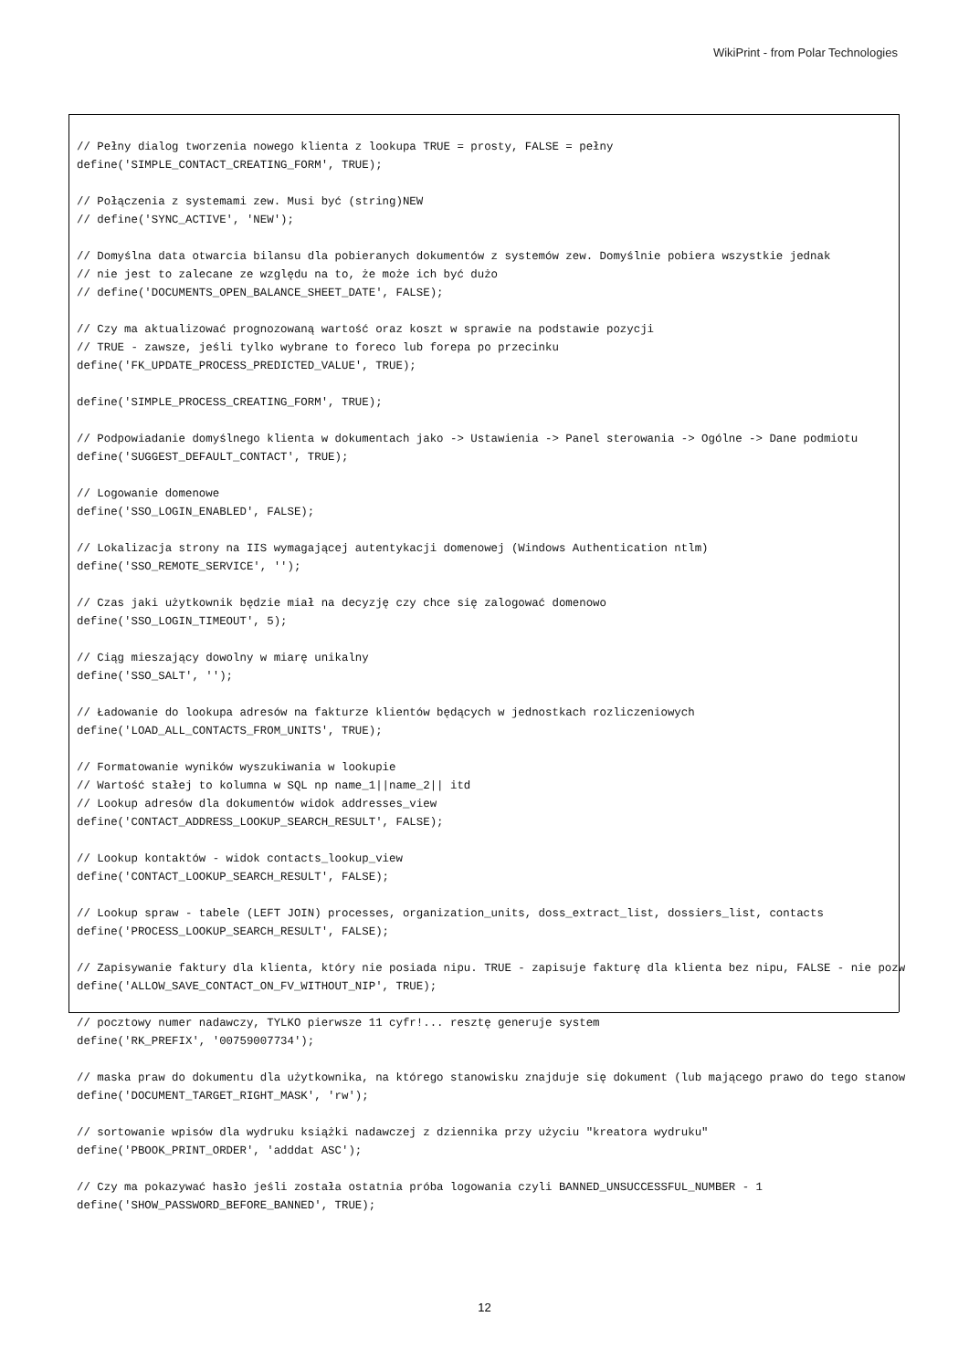WikiPrint - from Polar Technologies
// Pełny dialog tworzenia nowego klienta z lookupa TRUE = prosty, FALSE = pełny
define('SIMPLE_CONTACT_CREATING_FORM', TRUE);

// Połączenia z systemami zew. Musi być (string)NEW
// define('SYNC_ACTIVE', 'NEW');

// Domyślna data otwarcia bilansu dla pobieranych dokumentów z systemów zew. Domyślnie pobiera wszystkie jednak
// nie jest to zalecane ze względu na to, że może ich być dużo
// define('DOCUMENTS_OPEN_BALANCE_SHEET_DATE', FALSE);

// Czy ma aktualizować prognozowaną wartość oraz koszt w sprawie na podstawie pozycji
// TRUE - zawsze, jeśli tylko wybrane to foreco lub forepa po przecinku
define('FK_UPDATE_PROCESS_PREDICTED_VALUE', TRUE);

define('SIMPLE_PROCESS_CREATING_FORM', TRUE);

// Podpowiadanie domyślnego klienta w dokumentach jako -> Ustawienia -> Panel sterowania -> Ogólne -> Dane podmiotu
define('SUGGEST_DEFAULT_CONTACT', TRUE);

// Logowanie domenowe
define('SSO_LOGIN_ENABLED', FALSE);

// Lokalizacja strony na IIS wymagającej autentykacji domenowej (Windows Authentication ntlm)
define('SSO_REMOTE_SERVICE', '');

// Czas jaki użytkownik będzie miał na decyzję czy chce się zalogować domenowo
define('SSO_LOGIN_TIMEOUT', 5);

// Ciąg mieszający dowolny w miarę unikalny
define('SSO_SALT', '');

// Ładowanie do lookupa adresów na fakturze klientów będących w jednostkach rozliczeniowych
define('LOAD_ALL_CONTACTS_FROM_UNITS', TRUE);

// Formatowanie wyników wyszukiwania w lookupie
// Wartość stałej to kolumna w SQL np name_1||name_2|| itd
// Lookup adresów dla dokumentów widok addresses_view
define('CONTACT_ADDRESS_LOOKUP_SEARCH_RESULT', FALSE);

// Lookup kontaktów - widok contacts_lookup_view
define('CONTACT_LOOKUP_SEARCH_RESULT', FALSE);

// Lookup spraw - tabele (LEFT JOIN) processes, organization_units, doss_extract_list, dossiers_list, contacts
define('PROCESS_LOOKUP_SEARCH_RESULT', FALSE);

// Zapisywanie faktury dla klienta, który nie posiada nipu. TRUE - zapisuje fakturę dla klienta bez nipu, FALSE - nie pozw
define('ALLOW_SAVE_CONTACT_ON_FV_WITHOUT_NIP', TRUE);

// pocztowy numer nadawczy, TYLKO pierwsze 11 cyfr!... resztę generuje system
define('RK_PREFIX', '00759007734');

// maska praw do dokumentu dla użytkownika, na którego stanowisku znajduje się dokument (lub mającego prawo do tego stanow
define('DOCUMENT_TARGET_RIGHT_MASK', 'rw');

// sortowanie wpisów dla wydruku książki nadawczej z dziennika przy użyciu "kreatora wydruku"
define('PBOOK_PRINT_ORDER', 'adddat ASC');

// Czy ma pokazywać hasło jeśli została ostatnia próba logowania czyli BANNED_UNSUCCESSFUL_NUMBER - 1
define('SHOW_PASSWORD_BEFORE_BANNED', TRUE);
12